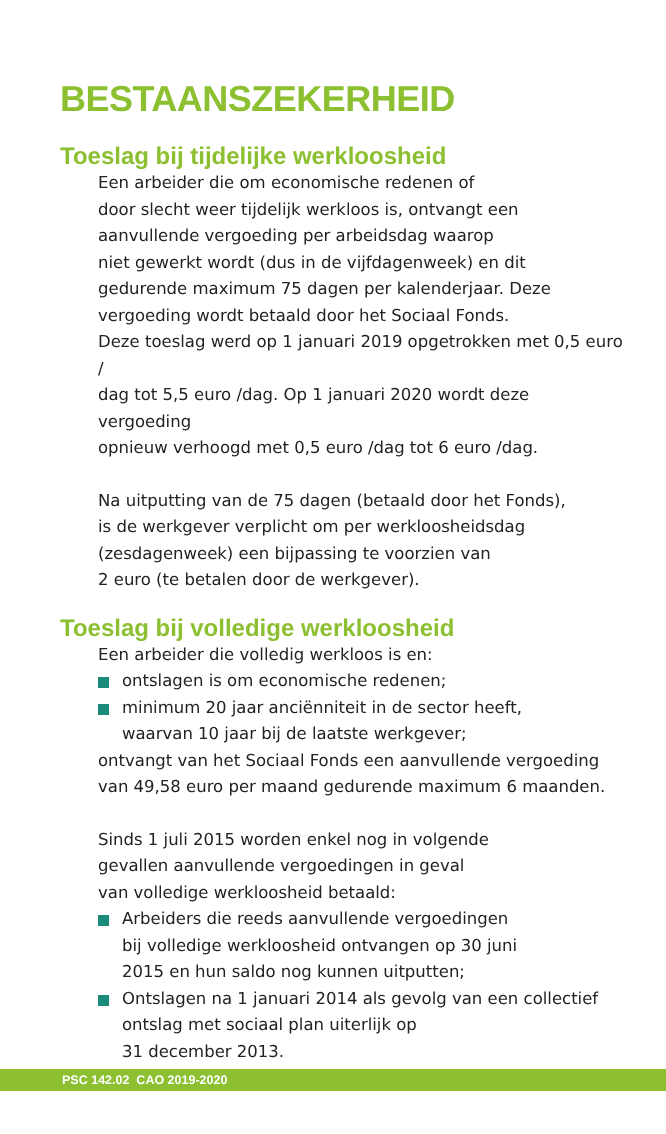BESTAANSZEKERHEID
Toeslag bij tijdelijke werkloosheid
Een arbeider die om economische redenen of
door slecht weer tijdelijk werkloos is, ontvangt een
aanvullende vergoeding per arbeidsdag waarop
niet gewerkt wordt (dus in de vijfdagenweek) en dit
gedurende maximum 75 dagen per kalenderjaar. Deze
vergoeding wordt betaald door het Sociaal Fonds.
Deze toeslag werd op 1 januari 2019 opgetrokken met 0,5 euro /
dag tot 5,5 euro /dag. Op 1 januari 2020 wordt deze vergoeding
opnieuw verhoogd met 0,5 euro /dag tot 6 euro /dag.
Na uitputting van de 75 dagen (betaald door het Fonds),
is de werkgever verplicht om per werkloosheidsdag
(zesdagenweek) een bijpassing te voorzien van
2 euro (te betalen door de werkgever).
Toeslag bij volledige werkloosheid
Een arbeider die volledig werkloos is en:
ontslagen is om economische redenen;
minimum 20 jaar anciënniteit in de sector heeft,
waarvan 10 jaar bij de laatste werkgever;
ontvangt van het Sociaal Fonds een aanvullende vergoeding
van 49,58 euro per maand gedurende maximum 6 maanden.
Sinds 1 juli 2015 worden enkel nog in volgende
gevallen aanvullende vergoedingen in geval
van volledige werkloosheid betaald:
Arbeiders die reeds aanvullende vergoedingen
bij volledige werkloosheid ontvangen op 30 juni
2015 en hun saldo nog kunnen uitputten;
Ontslagen na 1 januari 2014 als gevolg van een collectief
ontslag met sociaal plan uiterlijk op
31 december 2013.
PSC 142.02 CAO 2019-2020